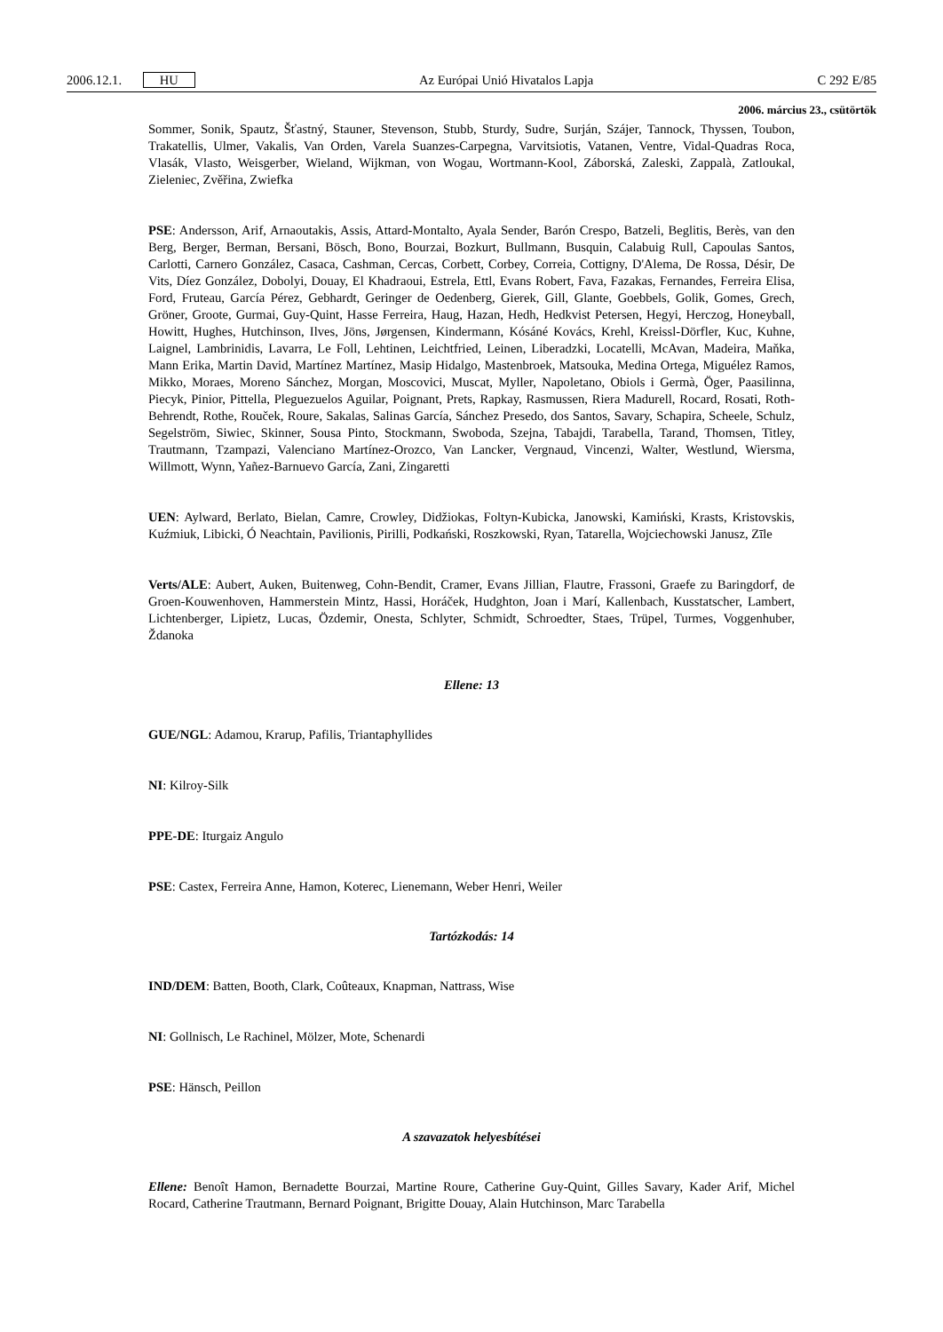2006.12.1. HU Az Európai Unió Hivatalos Lapja C 292 E/85
2006. március 23., csütörtök
Sommer, Sonik, Spautz, Šťastný, Stauner, Stevenson, Stubb, Sturdy, Sudre, Surján, Szájer, Tannock, Thyssen, Toubon, Trakatellis, Ulmer, Vakalis, Van Orden, Varela Suanzes-Carpegna, Varvitsiotis, Vatanen, Ventre, Vidal-Quadras Roca, Vlasák, Vlasto, Weisgerber, Wieland, Wijkman, von Wogau, Wortmann-Kool, Záborská, Zaleski, Zappalà, Zatloukal, Zieleniec, Zvěřina, Zwiefka
PSE: Andersson, Arif, Arnaoutakis, Assis, Attard-Montalto, Ayala Sender, Barón Crespo, Batzeli, Beglitis, Berès, van den Berg, Berger, Berman, Bersani, Bösch, Bono, Bourzai, Bozkurt, Bullmann, Busquin, Calabuig Rull, Capoulas Santos, Carlotti, Carnero González, Casaca, Cashman, Cercas, Corbett, Corbey, Correia, Cottigny, D'Alema, De Rossa, Désir, De Vits, Díez González, Dobolyi, Douay, El Khadraoui, Estrela, Ettl, Evans Robert, Fava, Fazakas, Fernandes, Ferreira Elisa, Ford, Fruteau, García Pérez, Gebhardt, Geringer de Oedenberg, Gierek, Gill, Glante, Goebbels, Golik, Gomes, Grech, Gröner, Groote, Gurmai, Guy-Quint, Hasse Ferreira, Haug, Hazan, Hedh, Hedkvist Petersen, Hegyi, Herczog, Honeyball, Howitt, Hughes, Hutchinson, Ilves, Jöns, Jørgensen, Kindermann, Kósáné Kovács, Krehl, Kreissl-Dörfler, Kuc, Kuhne, Laignel, Lambrinidis, Lavarra, Le Foll, Lehtinen, Leichtfried, Leinen, Liberadzki, Locatelli, McAvan, Madeira, Maňka, Mann Erika, Martin David, Martínez Martínez, Masip Hidalgo, Mastenbroek, Matsouka, Medina Ortega, Miguélez Ramos, Mikko, Moraes, Moreno Sánchez, Morgan, Moscovici, Muscat, Myller, Napoletano, Obiols i Germà, Öger, Paasilinna, Piecyk, Pinior, Pittella, Pleguezuelos Aguilar, Poignant, Prets, Rapkay, Rasmussen, Riera Madurell, Rocard, Rosati, Roth-Behrendt, Rothe, Rouček, Roure, Sakalas, Salinas García, Sánchez Presedo, dos Santos, Savary, Schapira, Scheele, Schulz, Segelström, Siwiec, Skinner, Sousa Pinto, Stockmann, Swoboda, Szejna, Tabajdi, Tarabella, Tarand, Thomsen, Titley, Trautmann, Tzampazi, Valenciano Martínez-Orozco, Van Lancker, Vergnaud, Vincenzi, Walter, Westlund, Wiersma, Willmott, Wynn, Yañez-Barnuevo García, Zani, Zingaretti
UEN: Aylward, Berlato, Bielan, Camre, Crowley, Didžiokas, Foltyn-Kubicka, Janowski, Kamiński, Krasts, Kristovskis, Kuźmiuk, Libicki, Ó Neachtain, Pavilionis, Pirilli, Podkański, Roszkowski, Ryan, Tatarella, Wojciechowski Janusz, Zīle
Verts/ALE: Aubert, Auken, Buitenweg, Cohn-Bendit, Cramer, Evans Jillian, Flautre, Frassoni, Graefe zu Baringdorf, de Groen-Kouwenhoven, Hammerstein Mintz, Hassi, Horáček, Hudghton, Joan i Marí, Kallenbach, Kusstatscher, Lambert, Lichtenberger, Lipietz, Lucas, Özdemir, Onesta, Schlyter, Schmidt, Schroedter, Staes, Trüpel, Turmes, Voggenhuber, Ždanoka
Ellene: 13
GUE/NGL: Adamou, Krarup, Pafilis, Triantaphyllides
NI: Kilroy-Silk
PPE-DE: Iturgaiz Angulo
PSE: Castex, Ferreira Anne, Hamon, Koterec, Lienemann, Weber Henri, Weiler
Tartózkodás: 14
IND/DEM: Batten, Booth, Clark, Coûteaux, Knapman, Nattrass, Wise
NI: Gollnisch, Le Rachinel, Mölzer, Mote, Schenardi
PSE: Hänsch, Peillon
A szavazatok helyesbítései
Ellene: Benoît Hamon, Bernadette Bourzai, Martine Roure, Catherine Guy-Quint, Gilles Savary, Kader Arif, Michel Rocard, Catherine Trautmann, Bernard Poignant, Brigitte Douay, Alain Hutchinson, Marc Tarabella